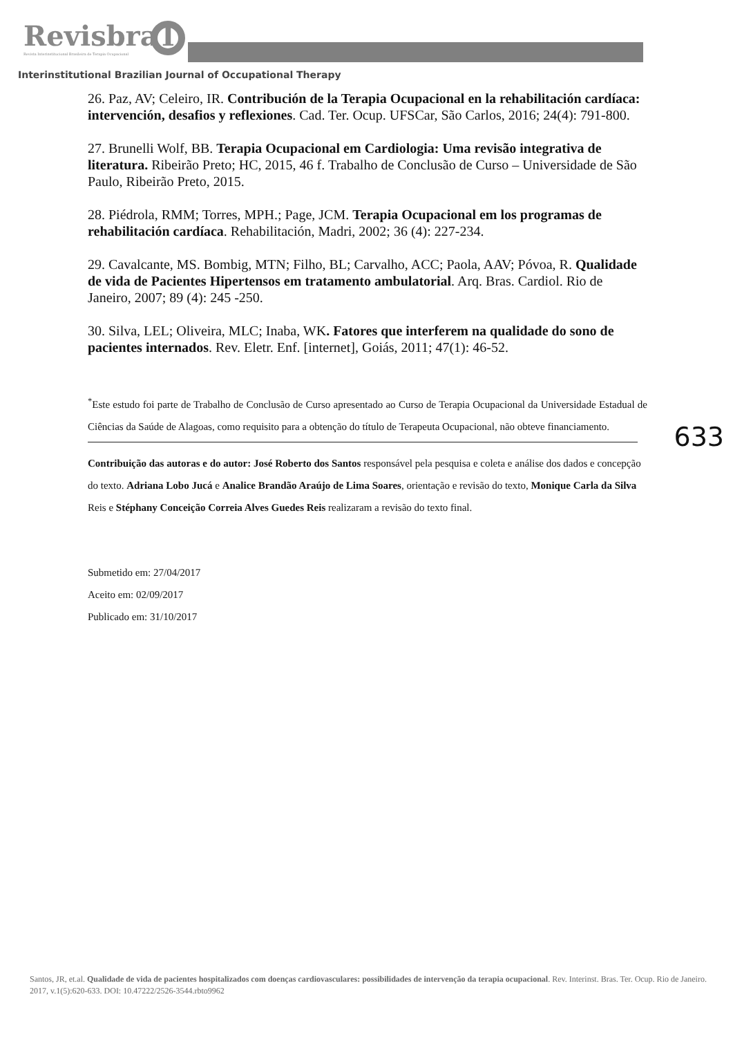RevisbraT
Revista Interinstitucional Brasileira de Terapia Ocupacional
Interinstitutional Brazilian Journal of Occupational Therapy
26. Paz, AV; Celeiro, IR. Contribución de la Terapia Ocupacional en la rehabilitación cardíaca: intervención, desafios y reflexiones. Cad. Ter. Ocup. UFSCar, São Carlos, 2016; 24(4): 791-800.
27. Brunelli Wolf, BB. Terapia Ocupacional em Cardiologia: Uma revisão integrativa de literatura. Ribeirão Preto; HC, 2015, 46 f. Trabalho de Conclusão de Curso – Universidade de São Paulo, Ribeirão Preto, 2015.
28. Piédrola, RMM; Torres, MPH.; Page, JCM. Terapia Ocupacional em los programas de rehabilitación cardíaca. Rehabilitación, Madri, 2002; 36 (4): 227-234.
29. Cavalcante, MS. Bombig, MTN; Filho, BL; Carvalho, ACC; Paola, AAV; Póvoa, R. Qualidade de vida de Pacientes Hipertensos em tratamento ambulatorial. Arq. Bras. Cardiol. Rio de Janeiro, 2007; 89 (4): 245 -250.
30. Silva, LEL; Oliveira, MLC; Inaba, WK. Fatores que interferem na qualidade do sono de pacientes internados. Rev. Eletr. Enf. [internet], Goiás, 2011; 47(1): 46-52.
<sup>*</sup> Este estudo foi parte de Trabalho de Conclusão de Curso apresentado ao Curso de Terapia Ocupacional da Universidade Estadual de Ciências da Saúde de Alagoas, como requisito para a obtenção do título de Terapeuta Ocupacional, não obteve financiamento.
633
Contribuição das autoras e do autor: José Roberto dos Santos responsável pela pesquisa e coleta e análise dos dados e concepção do texto. Adriana Lobo Jucá e Analice Brandão Araújo de Lima Soares, orientação e revisão do texto, Monique Carla da Silva Reis e Stéphany Conceição Correia Alves Guedes Reis realizaram a revisão do texto final.
Submetido em: 27/04/2017
Aceito em: 02/09/2017
Publicado em: 31/10/2017
Santos, JR, et.al. Qualidade de vida de pacientes hospitalizados com doenças cardiovasculares: possibilidades de intervenção da terapia ocupacional. Rev. Interinst. Bras. Ter. Ocup. Rio de Janeiro. 2017, v.1(5):620-633. DOI: 10.47222/2526-3544.rbto9962